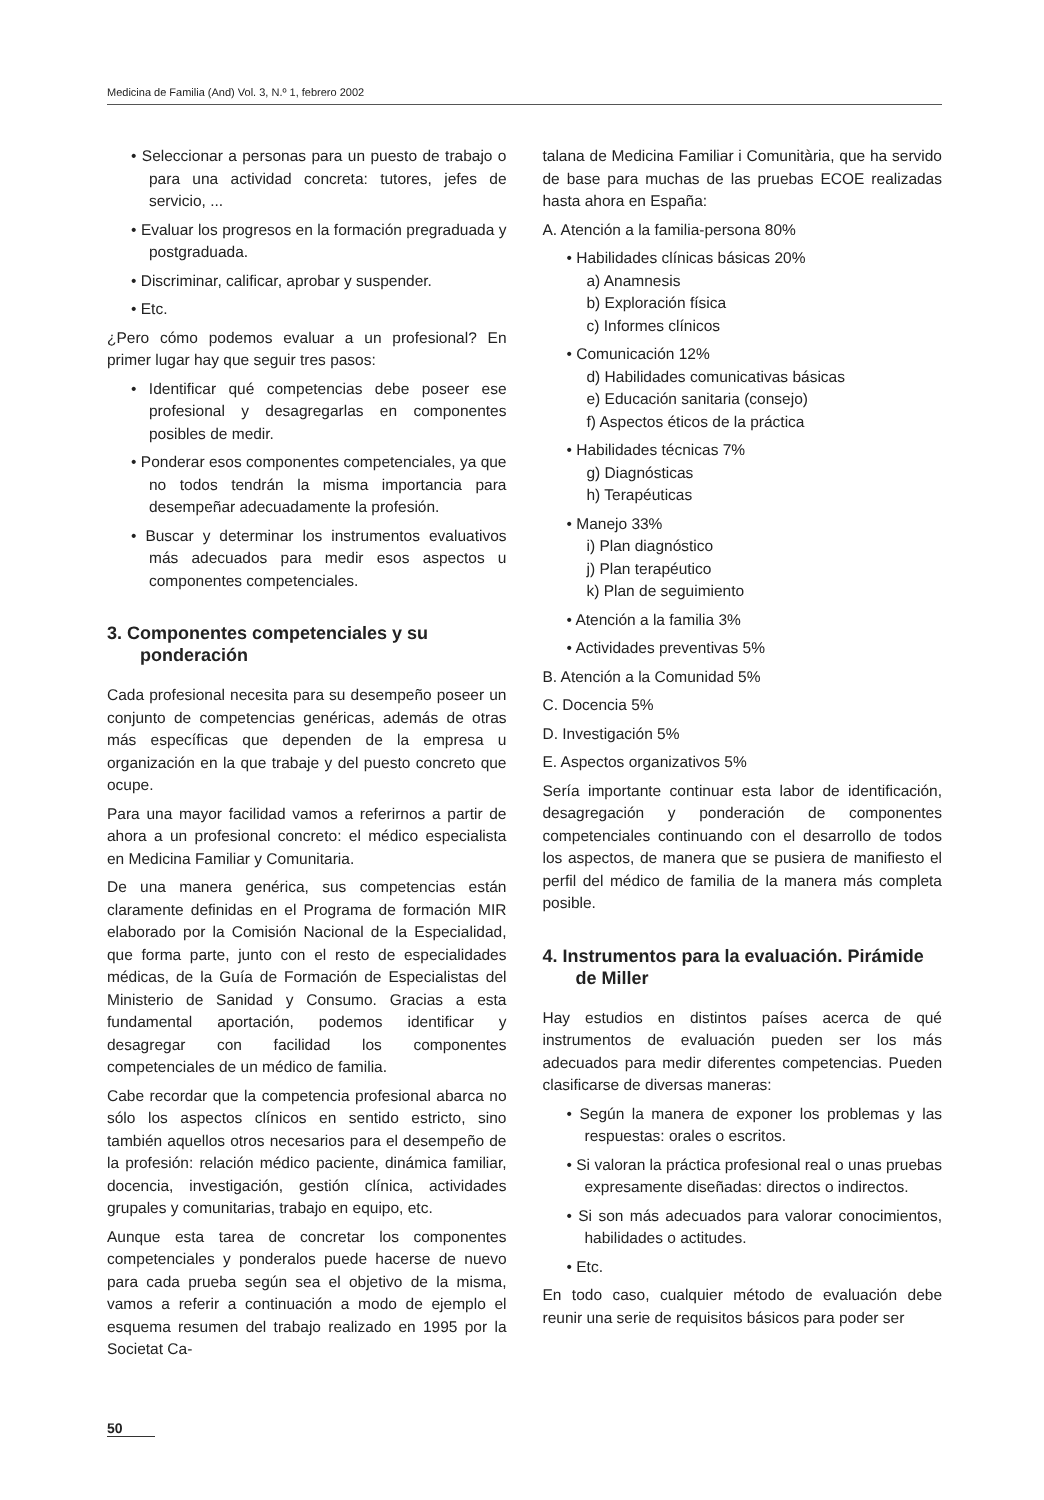Medicina de Familia (And) Vol. 3, N.º 1, febrero 2002
• Seleccionar a personas para un puesto de trabajo o para una actividad concreta: tutores, jefes de servicio, ...
• Evaluar los progresos en la formación pregraduada y postgraduada.
• Discriminar, calificar, aprobar y suspender.
• Etc.
¿Pero cómo podemos evaluar a un profesional? En primer lugar hay que seguir tres pasos:
• Identificar qué competencias debe poseer ese profesional y desagregarlas en componentes posibles de medir.
• Ponderar esos componentes competenciales, ya que no todos tendrán la misma importancia para desempeñar adecuadamente la profesión.
• Buscar y determinar los instrumentos evaluativos más adecuados para medir esos aspectos u componentes competenciales.
3. Componentes competenciales y su ponderación
Cada profesional necesita para su desempeño poseer un conjunto de competencias genéricas, además de otras más específicas que dependen de la empresa u organización en la que trabaje y del puesto concreto que ocupe.
Para una mayor facilidad vamos a referirnos a partir de ahora a un profesional concreto: el médico especialista en Medicina Familiar y Comunitaria.
De una manera genérica, sus competencias están claramente definidas en el Programa de formación MIR elaborado por la Comisión Nacional de la Especialidad, que forma parte, junto con el resto de especialidades médicas, de la Guía de Formación de Especialistas del Ministerio de Sanidad y Consumo. Gracias a esta fundamental aportación, podemos identificar y desagregar con facilidad los componentes competenciales de un médico de familia.
Cabe recordar que la competencia profesional abarca no sólo los aspectos clínicos en sentido estricto, sino también aquellos otros necesarios para el desempeño de la profesión: relación médico paciente, dinámica familiar, docencia, investigación, gestión clínica, actividades grupales y comunitarias, trabajo en equipo, etc.
Aunque esta tarea de concretar los componentes competenciales y ponderalos puede hacerse de nuevo para cada prueba según sea el objetivo de la misma, vamos a referir a continuación a modo de ejemplo el esquema resumen del trabajo realizado en 1995 por la Societat Ca-
talana de Medicina Familiar i Comunitària, que ha servido de base para muchas de las pruebas ECOE realizadas hasta ahora en España:
A. Atención a la familia-persona 80%
• Habilidades clínicas básicas 20%
a) Anamnesis
b) Exploración física
c) Informes clínicos
• Comunicación 12%
d) Habilidades comunicativas básicas
e) Educación sanitaria (consejo)
f) Aspectos éticos de la práctica
• Habilidades técnicas 7%
g) Diagnósticas
h) Terapéuticas
• Manejo 33%
i) Plan diagnóstico
j) Plan terapéutico
k) Plan de seguimiento
• Atención a la familia 3%
• Actividades preventivas 5%
B. Atención a la Comunidad 5%
C. Docencia 5%
D. Investigación 5%
E. Aspectos organizativos 5%
Sería importante continuar esta labor de identificación, desagregación y ponderación de componentes competenciales continuando con el desarrollo de todos los aspectos, de manera que se pusiera de manifiesto el perfil del médico de familia de la manera más completa posible.
4. Instrumentos para la evaluación. Pirámide de Miller
Hay estudios en distintos países acerca de qué instrumentos de evaluación pueden ser los más adecuados para medir diferentes competencias. Pueden clasificarse de diversas maneras:
• Según la manera de exponer los problemas y las respuestas: orales o escritos.
• Si valoran la práctica profesional real o unas pruebas expresamente diseñadas: directos o indirectos.
• Si son más adecuados para valorar conocimientos, habilidades o actitudes.
• Etc.
En todo caso, cualquier método de evaluación debe reunir una serie de requisitos básicos para poder ser
50